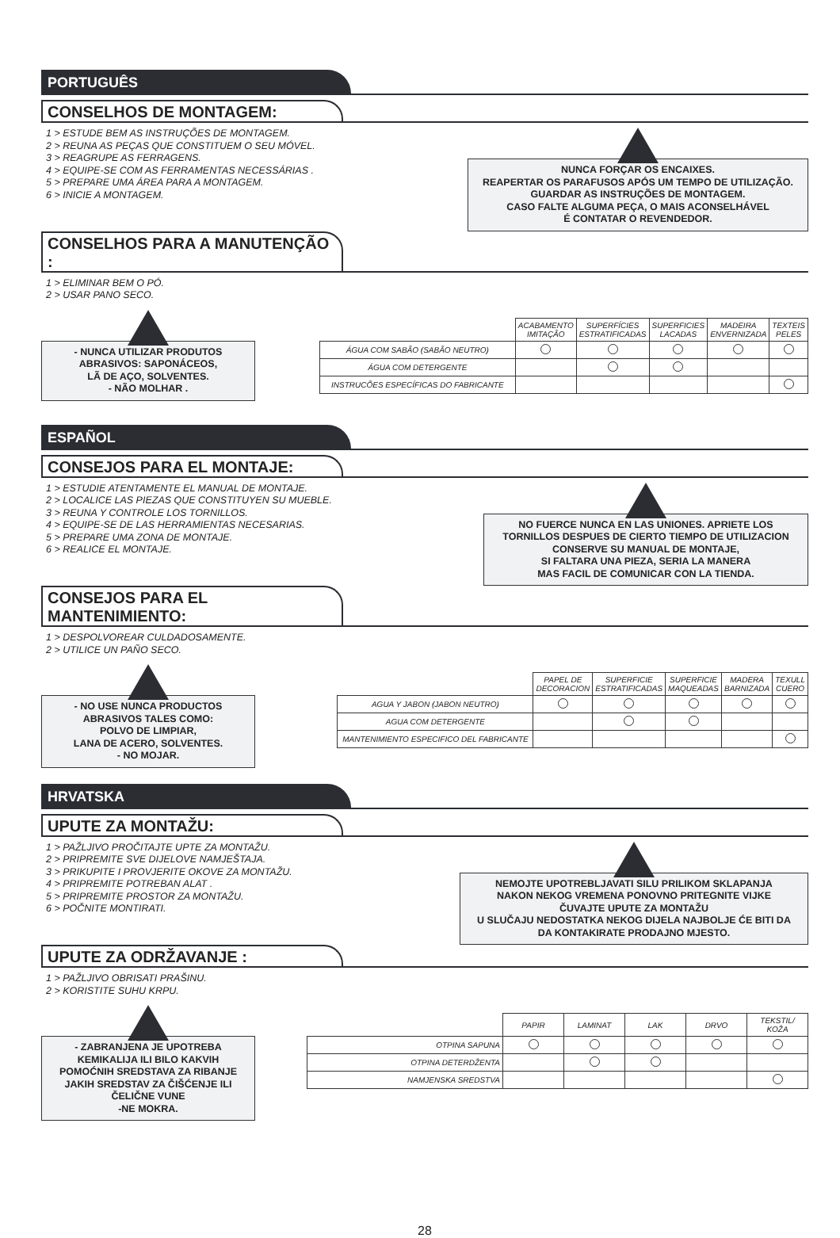PORTUGUÊS
CONSELHOS DE MONTAGEM:
1 > ESTUDE BEM AS INSTRUÇÕES DE MONTAGEM.
2 > REUNA AS PEÇAS QUE CONSTITUEM O SEU MÓVEL.
3 > REAGRUPE AS FERRAGENS.
4 > EQUIPE-SE COM AS FERRAMENTAS NECESSÁRIAS .
5 > PREPARE UMA ÁREA PARA A MONTAGEM.
6 > INICIE A MONTAGEM.
NUNCA FORÇAR OS ENCAIXES.
REAPERTAR OS PARAFUSOS APÓS UM TEMPO DE UTILIZAÇÃO.
GUARDAR AS INSTRUÇÕES DE MONTAGEM.
CASO FALTE ALGUMA PEÇA, O MAIS ACONSELHÁVEL
É CONTATAR O REVENDEDOR.
CONSELHOS PARA A MANUTENÇÃO :
1 > ELIMINAR BEM O PÓ.
2 > USAR PANO SECO.
- NUNCA UTILIZAR PRODUTOS
ABRASIVOS: SAPONÁCEOS,
LÃ DE AÇO, SOLVENTES.
- NÃO MOLHAR .
| | ACABAMENTO IMITAÇÃO | SUPERFÍCIES ESTRATIFICADAS | SUPERFICIES LACADAS | MADEIRA ENVERNIZADA | TEXTEIS PELES |
| --- | --- | --- | --- | --- | --- |
| ÁGUA COM SABÃO (SABÃO NEUTRO) | | | | | |
| ÁGUA COM DETERGENTE | | | | | |
| INSTRUCÕES ESPECÍFICAS DO FABRICANTE | | | | | |
ESPAÑOL
CONSEJOS PARA EL MONTAJE:
1 > ESTUDIE ATENTAMENTE EL MANUAL DE MONTAJE.
2 > LOCALICE LAS PIEZAS QUE CONSTITUYEN SU MUEBLE.
3 > REUNA Y CONTROLE LOS TORNILLOS.
4 > EQUIPE-SE DE LAS HERRAMIENTAS NECESARIAS.
5 > PREPARE UMA ZONA DE MONTAJE.
6 > REALICE EL MONTAJE.
NO FUERCE NUNCA EN LAS UNIONES. APRIETE LOS
TORNILLOS DESPUES DE CIERTO TIEMPO DE UTILIZACION
CONSERVE SU MANUAL DE MONTAJE,
SI FALTARA UNA PIEZA, SERIA LA MANERA
MAS FACIL DE COMUNICAR CON LA TIENDA.
CONSEJOS PARA EL MANTENIMIENTO:
1 > DESPOLVOREAR CULDADOSAMENTE.
2 > UTILICE UN PAÑO SECO.
- NO USE NUNCA PRODUCTOS
ABRASIVOS TALES COMO:
POLVO DE LIMPIAR,
LANA DE ACERO, SOLVENTES.
- NO MOJAR.
| | PAPEL DE DECORACION | SUPERFICIE ESTRATIFICADAS | SUPERFICIE MAQUEADAS | MADERA BARNIZADA | TEXULL CUERO |
| --- | --- | --- | --- | --- | --- |
| AGUA Y JABON (JABON NEUTRO) | | | | | |
| AGUA COM DETERGENTE | | | | | |
| MANTENIMIENTO ESPECIFICO DEL FABRICANTE | | | | | |
HRVATSKA
UPUTE ZA MONTAŽU:
1 > PAŽLJIVO PROČITAJTE UPTE ZA MONTAŽU.
2 > PRIPREMITE SVE DIJELOVE NAMJEŠTAJA.
3 > PRIKUPITE I PROVJERITE OKOVE ZA MONTAŽU.
4 > PRIPREMITE POTREBAN ALAT .
5 > PRIPREMITE PROSTOR ZA MONTAŽU.
6 > POČNITE MONTIRATI.
NEMOJTE UPOTREBLJAVATI SILU PRILIKOM SKLAPANJA
NAKON NEKOG VREMENA PONOVNO PRITEGNITE VIJKE
ČUVAJTE UPUTE ZA MONTAŽU
U SLUČAJU NEDOSTATKA NEKOG DIJELA NAJBOLJE ĆE BITI DA
DA KONTAKIRATE PRODAJNO MJESTO.
UPUTE ZA ODRŽAVANJE :
1 > PAŽLJIVO OBRISATI PRAŠINU.
2 > KORISTITE SUHU KRPU.
- ZABRANJENA JE UPOTREBA
KEMIKALIJA ILI BILO KAKVIH
POMOĆNIH SREDSTAVA ZA RIBANJE
JAKIH SREDSTAV ZA ČIŠĆENJE ILI
ČELIČNE VUNE
-NE MOKRA.
| | PAPIR | LAMINAT | LAK | DRVO | TEKSTIL/ KOŽA |
| --- | --- | --- | --- | --- | --- |
| OTPINA SAPUNA | | | | | |
| OTPINA DETERDŽENTA | | | | | |
| NAMJENSKA SREDSTVA | | | | | |
28